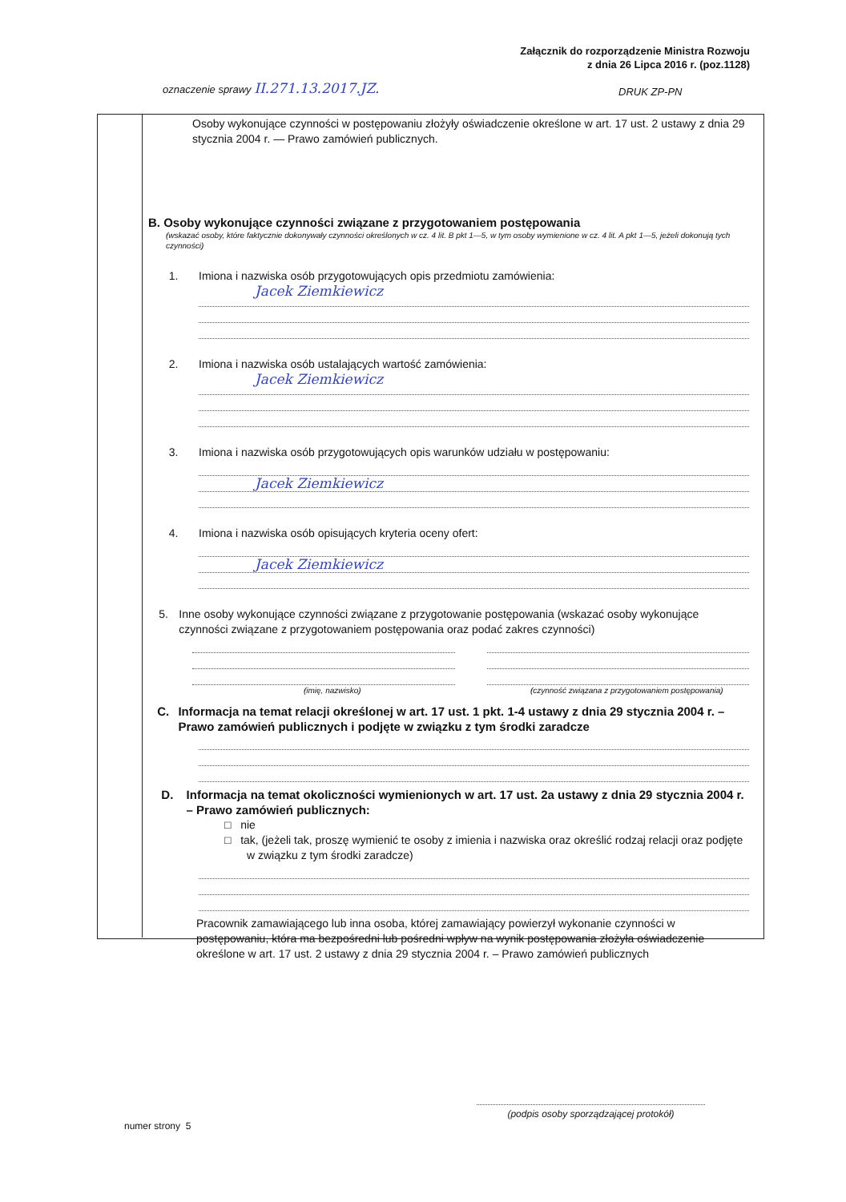Załącznik do rozporządzenie Ministra Rozwoju
z dnia 26 Lipca 2016 r. (poz.1128)
oznaczenie sprawy II.271.13.2017.JZ.
DRUK ZP-PN
Osoby wykonujące czynności w postępowaniu złożyły oświadczenie określone w art. 17 ust. 2 ustawy z dnia 29 stycznia 2004 r. — Prawo zamówień publicznych.
B. Osoby wykonujące czynności związane z przygotowaniem postępowania
(wskazać osoby, które faktycznie dokonywały czynności określonych w cz. 4 lit. B pkt 1—5, w tym osoby wymienione w cz. 4 lit. A pkt 1—5, jeżeli dokonują tych czynności)
1. Imiona i nazwiska osób przygotowujących opis przedmiotu zamówienia:
Jacek Ziemkiewicz
2. Imiona i nazwiska osób ustalających wartość zamówienia:
Jacek Ziemkiewicz
3. Imiona i nazwiska osób przygotowujących opis warunków udziału w postępowaniu:
Jacek Ziemkiewicz
4. Imiona i nazwiska osób opisujących kryteria oceny ofert:
Jacek Ziemkiewicz
5. Inne osoby wykonujące czynności związane z przygotowanie postępowania (wskazać osoby wykonujące czynności związane z przygotowaniem postępowania oraz podać zakres czynności)
(imię, nazwisko) (czynność związana z przygotowaniem postępowania)
C. Informacja na temat relacji określonej w art. 17 ust. 1 pkt. 1-4 ustawy z dnia 29 stycznia 2004 r. – Prawo zamówień publicznych i podjęte w związku z tym środki zaradcze
D. Informacja na temat okoliczności wymienionych w art. 17 ust. 2a ustawy z dnia 29 stycznia 2004 r. – Prawo zamówień publicznych:
□ nie
□ tak, (jeżeli tak, proszę wymienić te osoby z imienia i nazwiska oraz określić rodzaj relacji oraz podjęte w związku z tym środki zaradcze)
Pracownik zamawiającego lub inna osoba, której zamawiający powierzył wykonanie czynności w postępowaniu, która ma bezpośredni lub pośredni wpływ na wynik postępowania złożyła oświadczenie określone w art. 17 ust. 2 ustawy z dnia 29 stycznia 2004 r. – Prawo zamówień publicznych
numer strony 5
(podpis osoby sporządzającej protokół)